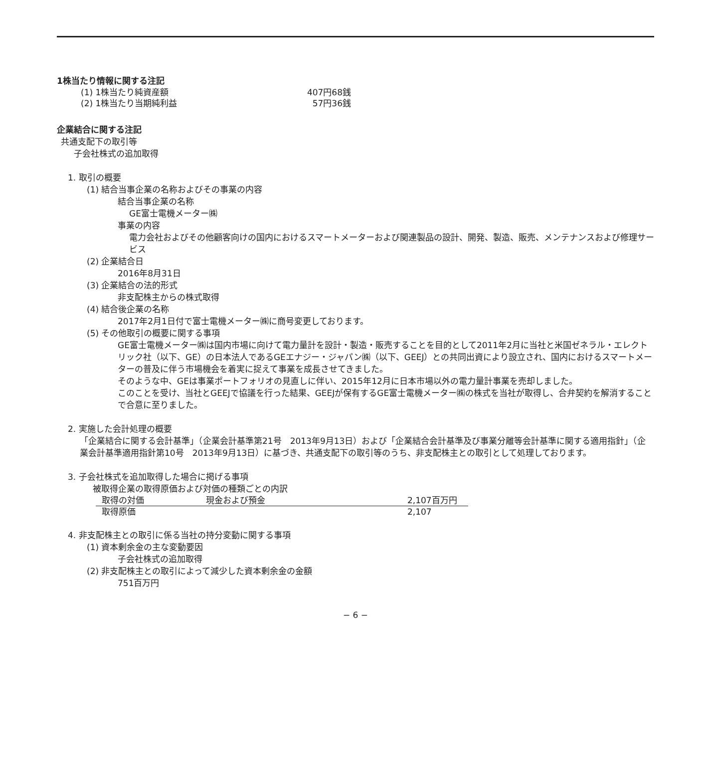1株当たり情報に関する注記
| (1) 1株当たり純資産額 | 407円68銭 |
| (2) 1株当たり当期純利益 | 57円36銭 |
企業結合に関する注記
共通支配下の取引等
子会社株式の追加取得
1. 取引の概要
(1) 結合当事企業の名称およびその事業の内容
結合当事企業の名称
GE富士電機メーター㈱
事業の内容
電力会社およびその他顧客向けの国内におけるスマートメーターおよび関連製品の設計、開発、製造、販売、メンテナンスおよび修理サービス
(2) 企業結合日
2016年8月31日
(3) 企業結合の法的形式
非支配株主からの株式取得
(4) 結合後企業の名称
2017年2月1日付で富士電機メーター㈱に商号変更しております。
(5) その他取引の概要に関する事項
GE富士電機メーター㈱は国内市場に向けて電力量計を設計・製造・販売することを目的として2011年2月に当社と米国ゼネラル・エレクトリック社（以下、GE）の日本法人であるGEエナジー・ジャパン㈱（以下、GEEJ）との共同出資により設立され、国内におけるスマートメーターの普及に伴う市場機会を着実に捉えて事業を成長させてきました。
そのような中、GEは事業ポートフォリオの見直しに伴い、2015年12月に日本市場以外の電力量計事業を売却しました。
このことを受け、当社とGEEJで協議を行った結果、GEEJが保有するGE富士電機メーター㈱の株式を当社が取得し、合弁契約を解消することで合意に至りました。
2. 実施した会計処理の概要
「企業結合に関する会計基準」（企業会計基準第21号　2013年9月13日）および「企業結合会計基準及び事業分離等会計基準に関する適用指針」（企業会計基準適用指針第10号　2013年9月13日）に基づき、共通支配下の取引等のうち、非支配株主との取引として処理しております。
3. 子会社株式を追加取得した場合に掲げる事項
被取得企業の取得原価および対価の種類ごとの内訳
| 取得の対価 | 現金および預金 | 2,107百万円 |
| 取得原価 | | 2,107 |
4. 非支配株主との取引に係る当社の持分変動に関する事項
(1) 資本剰余金の主な変動要因
子会社株式の追加取得
(2) 非支配株主との取引によって減少した資本剰余金の金額
751百万円
− 6 −